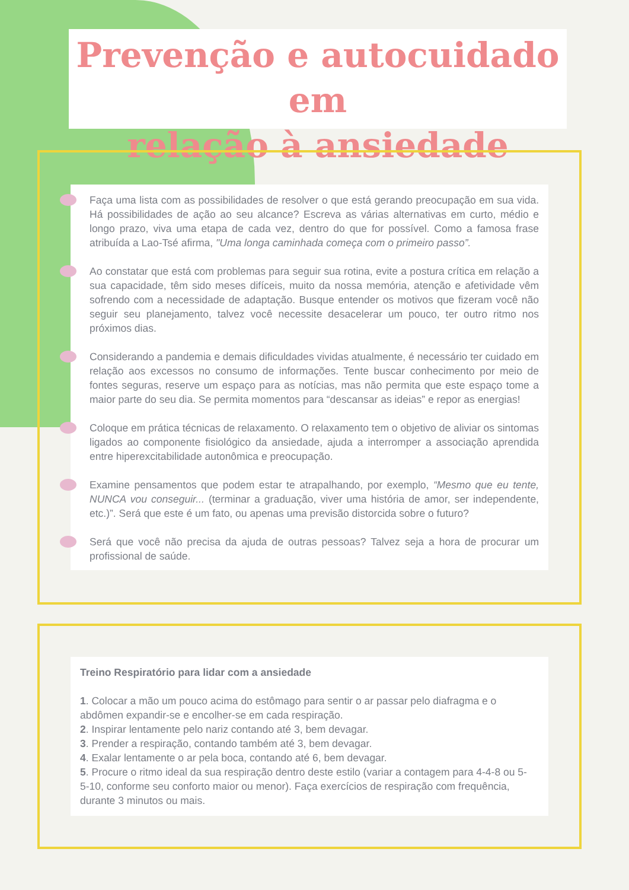Prevenção e autocuidado em
relação à ansiedade
Faça uma lista com as possibilidades de resolver o que está gerando preocupação em sua vida. Há possibilidades de ação ao seu alcance? Escreva as várias alternativas em curto, médio e longo prazo, viva uma etapa de cada vez, dentro do que for possível. Como a famosa frase atribuída a Lao-Tsé afirma, "Uma longa caminhada começa com o primeiro passo”.
Ao constatar que está com problemas para seguir sua rotina, evite a postura crítica em relação a sua capacidade, têm sido meses difíceis, muito da nossa memória, atenção e afetividade vêm sofrendo com a necessidade de adaptação. Busque entender os motivos que fizeram você não seguir seu planejamento, talvez você necessite desacelerar um pouco, ter outro ritmo nos próximos dias.
Considerando a pandemia e demais dificuldades vividas atualmente, é necessário ter cuidado em relação aos excessos no consumo de informações. Tente buscar conhecimento por meio de fontes seguras, reserve um espaço para as notícias, mas não permita que este espaço tome a maior parte do seu dia. Se permita momentos para “descansar as ideias” e repor as energias!
Coloque em prática técnicas de relaxamento. O relaxamento tem o objetivo de aliviar os sintomas ligados ao componente fisiológico da ansiedade, ajuda a interromper a associação aprendida entre hiperexcitabilidade autonômica e preocupação.
Examine pensamentos que podem estar te atrapalhando, por exemplo, “Mesmo que eu tente, NUNCA vou conseguir... (terminar a graduação, viver uma história de amor, ser independente, etc.)”. Será que este é um fato, ou apenas uma previsão distorcida sobre o futuro?
Será que você não precisa da ajuda de outras pessoas? Talvez seja a hora de procurar um profissional de saúde.
Treino Respiratório para lidar com a ansiedade
1. Colocar a mão um pouco acima do estômago para sentir o ar passar pelo diafragma e o abdômen expandir-se e encolher-se em cada respiração.
2. Inspirar lentamente pelo nariz contando até 3, bem devagar.
3. Prender a respiração, contando também até 3, bem devagar.
4. Exalar lentamente o ar pela boca, contando até 6, bem devagar.
5. Procure o ritmo ideal da sua respiração dentro deste estilo (variar a contagem para 4-4-8 ou 5-5-10, conforme seu conforto maior ou menor). Faça exercícios de respiração com frequência, durante 3 minutos ou mais.